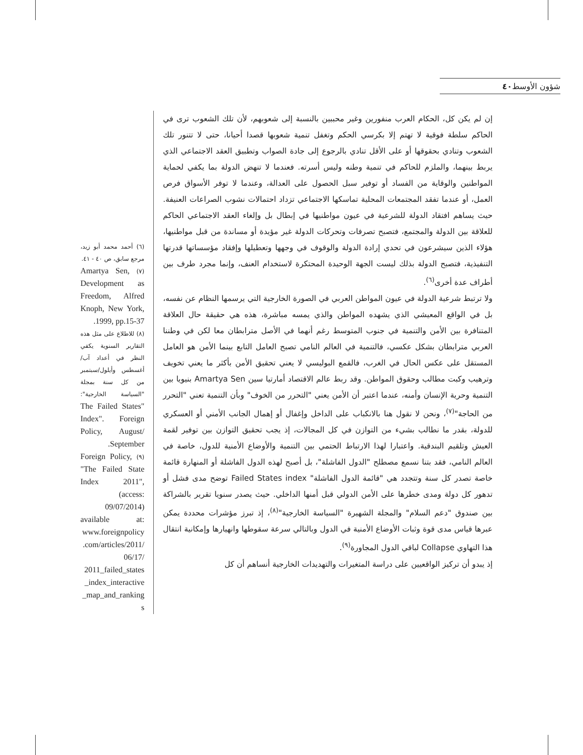شؤون الأوسط ٤٠
إن لم يكن كل، الحكام العرب منفورين وغير محببين بالنسبة إلى شعوبهم، لأن تلك الشعوب ترى في الحاكم سلطة فوقية لا تهتم إلا بكرسي الحكم وتغفل تنمية شعوبها قصدا أحيانا، حتى لا تتنور تلك الشعوب وتنادي بحقوقها أو على الأقل تنادي بالرجوع إلى جادة الصواب وتطبيق العقد الاجتماعي الذي يربط بينهما، والملزم للحاكم في تنمية وطنه وليس أسرته. فعندما لا تنهض الدولة بما يكفي لحماية المواطنين والوقاية من الفساد أو توفير سبل الحصول على العدالة، وعندما لا توفر الأسواق فرص العمل، أو عندما تفقد المجتمعات المحلية تماسكها الاجتماعي تزداد احتمالات نشوب الصراعات العنيفة. حيث يساهم افتقاد الدولة للشرعية في عيون مواطنيها في إبطال بل وإلغاء العقد الاجتماعي الحاكم للعلاقة بين الدولة والمجتمع، فتصبح تصرفات وتحركات الدولة غير مؤيدة أو مساندة من قبل مواطنيها، هؤلاء الذين سيشرعون في تحدي إرادة الدولة والوقوف في وجهها وتعطيلها وإفقاد مؤسساتها قدرتها التنفيذية، فتصبح الدولة بذلك ليست الجهة الوحيدة المحتكرة لاستخدام العنف، وإنما مجرد طرف بين أطراف عدة أخرى<sup>(٦)</sup>.
ولا ترتبط شرعية الدولة في عيون المواطن العربي في الصورة الخارجية التي يرسمها النظام عن نفسه، بل في الواقع المعيشي الذي يشهده المواطن والذي يمسه مباشرة، هذه هي حقيقة حال العلاقة المتنافرة بين الأمن والتنمية في جنوب المتوسط رغم أنهما في الأصل مترابطان معا لكن في وطننا العربي مترابطان بشكل عكسي، فالتنمية في العالم النامي تصبح العامل التابع بينما الأمن هو العامل المستقل على عكس الحال في الغرب، فالقمع البوليسي لا يعني تحقيق الأمن بأكثر ما يعني تخويف وترهيب وكبت مطالب وحقوق المواطن. وقد ربط عالم الاقتصاد أمارتيا سين Amartya Sen بنيويا بين التنمية وحرية الإنسان وأمنه، عندما اعتبر أن الأمن يعني "التحرر من الخوف" وبأن التنمية تعني "التحرر من الحاجة"<sup>(٧)</sup>، ونحن لا نقول هنا بالانكباب على الداخل وإغفال أو إهمال الجانب الأمني أو العسكري للدولة، بقدر ما نطالب بشيء من التوازن في كل المجالات، إذ يجب تحقيق التوازن بين توفير لقمة العيش وتلقيم البندقية. واعتبارا لهذا الارتباط الحتمي بين التنمية والأوضاع الأمنية للدول، خاصة في العالم النامي، فقد بتنا نسمع مصطلح "الدول الفاشلة"، بل أصبح لهذه الدول الفاشلة أو المنهارة قائمة خاصة تصدر كل سنة وتتجدد هي "قائمة الدول الفاشلة" Failed States index توضح مدى فشل أو تدهور كل دولة ومدى خطرها على الأمن الدولي قبل أمنها الداخلي. حيث يصدر سنويا تقرير بالشراكة بين صندوق "دعم السلام" والمجلة الشهيرة "السياسة الخارجية"<sup>(٨)</sup>، إذ تبرز مؤشرات محددة يمكن عبرها قياس مدى قوة وثبات الأوضاع الأمنية في الدول وبالتالي سرعة سقوطها وانهيارها وإمكانية انتقال هذا التهاوي Collapse لباقي الدول المجاورة<sup>(٩)</sup>.
إذ يبدو أن تركيز الواقعيين على دراسة المتغيرات والتهديدات الخارجية أنساهم أن كل
(٦) أحمد محمد أبو زيد، مرجع سابق، ص ٤٠ - ٤١.
(٧) Amartya Sen, Development as Freedom, Alfred Knoph, New York, 1999, pp.15-37.
(٨) للاطلاع على مثل هذه التقارير السنوية يكفي النظر في أعداد آب/أغسطس وأيلول/سبتمبر من كل سنة بمجلة "السياسة الخارجية": The Failed States" Index". Foreign Policy, August/ September.
(٩) Foreign Policy, "The Failed State Index 2011", (access: 09/07/2014) available at: www.foreignpolicy .com/articles/2011/ 06/17/ 2011_failed_states _index_interactive _map_and_ranking s